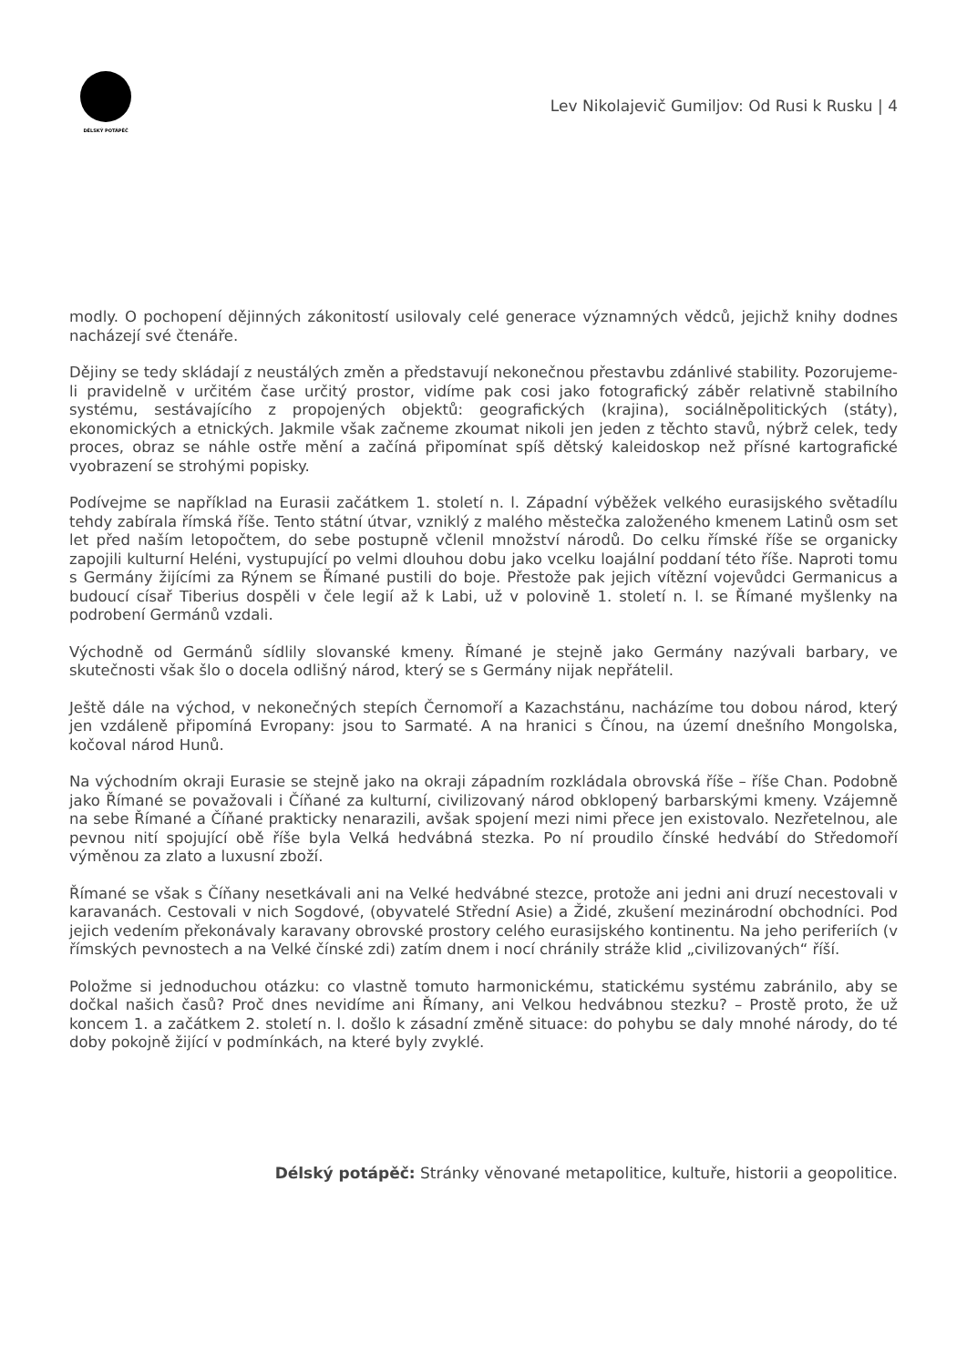DÉLSKÝ POTÁPĚČ
Lev Nikolajevič Gumiljov: Od Rusi k Rusku | 4
modly. O pochopení dějinných zákonitostí usilovaly celé generace významných vědců, jejichž knihy dodnes nacházejí své čtenáře.
Dějiny se tedy skládají z neustálých změn a představují nekonečnou přestavbu zdánlivé stability. Pozorujeme-li pravidelně v určitém čase určitý prostor, vidíme pak cosi jako fotografický záběr relativně stabilního systému, sestávajícího z propojených objektů: geografických (krajina), sociálněpolitických (státy), ekonomických a etnických. Jakmile však začneme zkoumat nikoli jen jeden z těchto stavů, nýbrž celek, tedy proces, obraz se náhle ostře mění a začíná připomínat spíš dětský kaleidoskop než přísné kartografické vyobrazení se strohými popisky.
Podívejme se například na Eurasii začátkem 1. století n. l. Západní výběžek velkého eurasijského světadílu tehdy zabírala římská říše. Tento státní útvar, vzniklý z malého městečka založeného kmenem Latinů osm set let před naším letopočtem, do sebe postupně včlenil množství národů. Do celku římské říše se organicky zapojili kulturní Heléni, vystupující po velmi dlouhou dobu jako vcelku loajální poddaní této říše. Naproti tomu s Germány žijícími za Rýnem se Římané pustili do boje. Přestože pak jejich vítězní vojevůdci Germanicus a budoucí císař Tiberius dospěli v čele legií až k Labi, už v polovině 1. století n. l. se Římané myšlenky na podrobení Germánů vzdali.
Východně od Germánů sídlily slovanské kmeny. Římané je stejně jako Germány nazývali barbary, ve skutečnosti však šlo o docela odlišný národ, který se s Germány nijak nepřátelil.
Ještě dále na východ, v nekonečných stepích Černomoří a Kazachstánu, nacházíme tou dobou národ, který jen vzdáleně připomíná Evropany: jsou to Sarmaté. A na hranici s Čínou, na území dnešního Mongolska, kočoval národ Hunů.
Na východním okraji Eurasie se stejně jako na okraji západním rozkládala obrovská říše – říše Chan. Podobně jako Římané se považovali i Číňané za kulturní, civilizovaný národ obklopený barbarskými kmeny. Vzájemně na sebe Římané a Číňané prakticky nenarazili, avšak spojení mezi nimi přece jen existovalo. Nezřetelnou, ale pevnou nití spojující obě říše byla Velká hedvábná stezka. Po ní proudilo čínské hedvábí do Středomoří výměnou za zlato a luxusní zboží.
Římané se však s Číňany nesetkávali ani na Velké hedvábné stezce, protože ani jedni ani druzí necestovali v karavanách. Cestovali v nich Sogdové, (obyvatelé Střední Asie) a Židé, zkušení mezinárodní obchodníci. Pod jejich vedením překonávaly karavany obrovské prostory celého eurasijského kontinentu. Na jeho periferiích (v římských pevnostech a na Velké čínské zdi) zatím dnem i nocí chránily stráže klid „civilizovaných“ říší.
Položme si jednoduchou otázku: co vlastně tomuto harmonickému, statickému systému zabránilo, aby se dočkal našich časů? Proč dnes nevidíme ani Římany, ani Velkou hedvábnou stezku? – Prostě proto, že už koncem 1. a začátkem 2. století n. l. došlo k zásadní změně situace: do pohybu se daly mnohé národy, do té doby pokojně žijící v podmínkách, na které byly zvyklé.
Délský potápěč: Stránky věnované metapolitice, kultuře, historii a geopolitice.